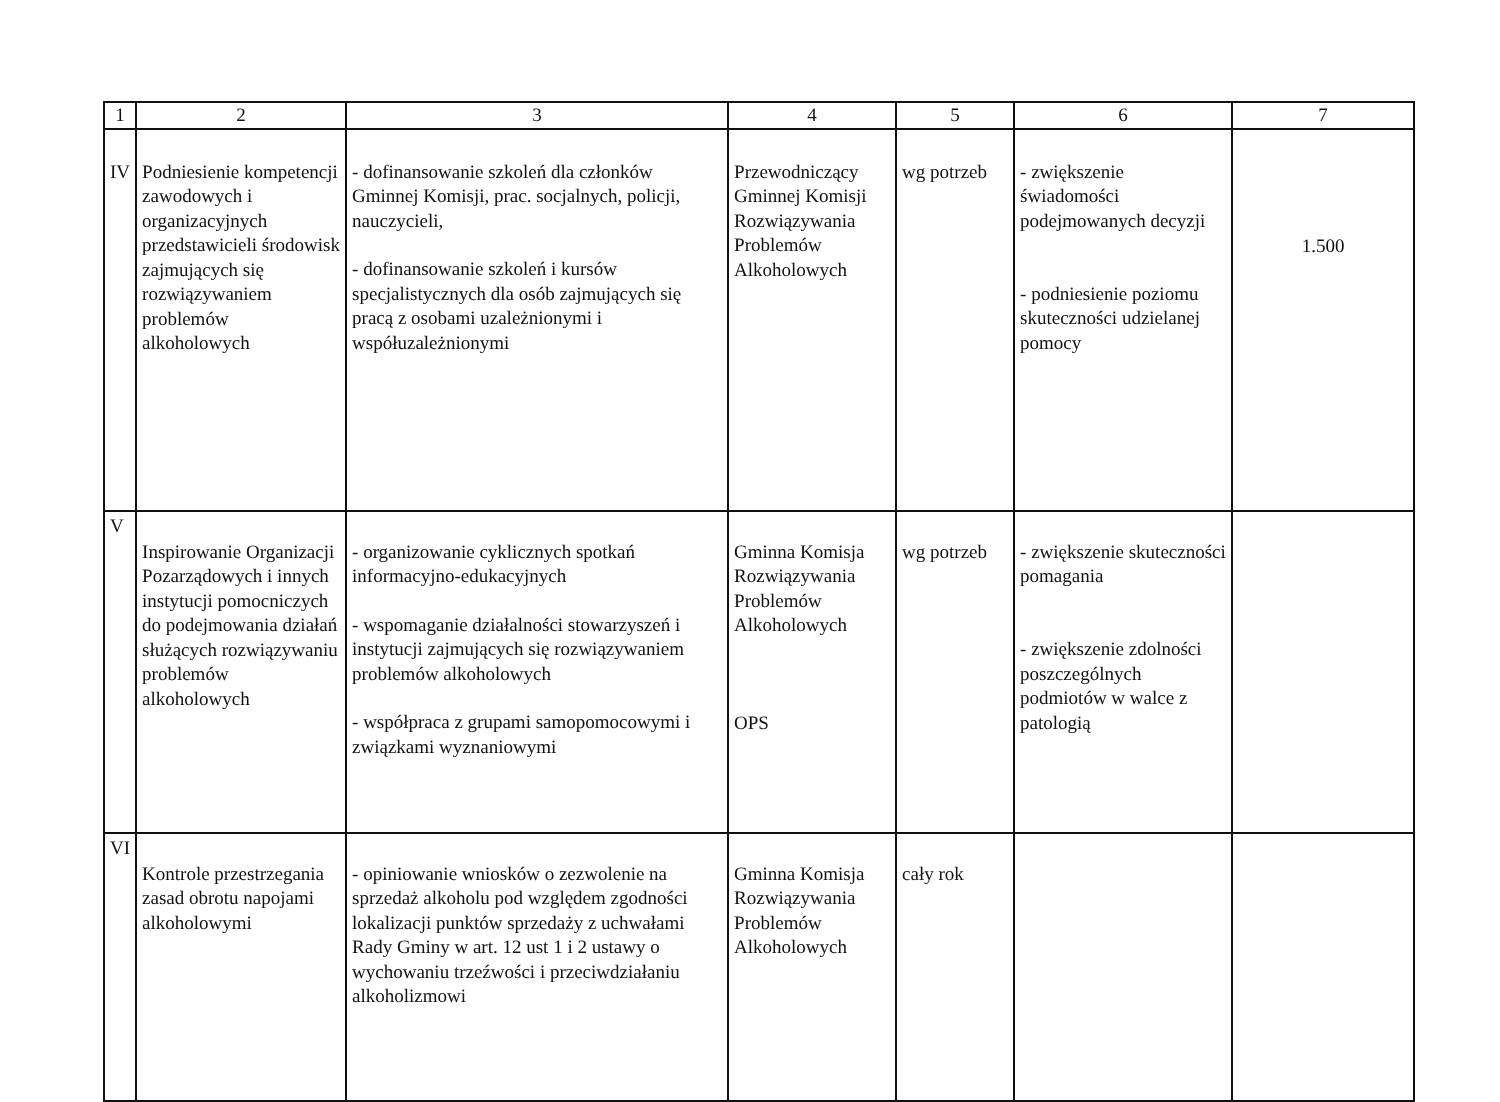| 1 | 2 | 3 | 4 | 5 | 6 | 7 |
| --- | --- | --- | --- | --- | --- | --- |
| IV | Podniesienie kompetencji zawodowych i organizacyjnych przedstawicieli środowisk zajmujących się rozwiązywaniem problemów alkoholowych | - dofinansowanie szkoleń dla członków Gminnej Komisji, prac. socjalnych, policji, nauczycieli, - dofinansowanie szkoleń i kursów specjalistycznych dla osób zajmujących się pracą z osobami uzależnionymi i współuzależnionymi | Przewodniczący Gminnej Komisji Rozwiązywania Problemów Alkoholowych | wg potrzeb | - zwiększenie świadomości podejmowanych decyzji - podniesienie poziomu skuteczności udzielanej pomocy | 1.500 |
| V | Inspirowanie Organizacji Pozarządowych i innych instytucji pomocniczych do podejmowania działań służących rozwiązywaniu problemów alkoholowych | - organizowanie cyklicznych spotkań informacyjno-edukacyjnych - wspomaganie działalności stowarzyszeń i instytucji zajmujących się rozwiązywaniem problemów alkoholowych - współpraca z grupami samopomocowymi i związkami wyznaniowymi | Gminna Komisja Rozwiązywania Problemów Alkoholowych OPS | wg potrzeb | - zwiększenie skuteczności pomagania - zwiększenie zdolności poszczególnych podmiotów w walce z patologią | |
| VI | Kontrole przestrzegania zasad obrotu napojami alkoholowymi | - opiniowanie wniosków o zezwolenie na sprzedaż alkoholu pod względem zgodności lokalizacji punktów sprzedaży z uchwałami Rady Gminy w art. 12 ust 1 i 2 ustawy o wychowaniu trzeźwości i przeciwdziałaniu alkoholizmowi | Gminna Komisja Rozwiązywania Problemów Alkoholowych | cały rok | | |